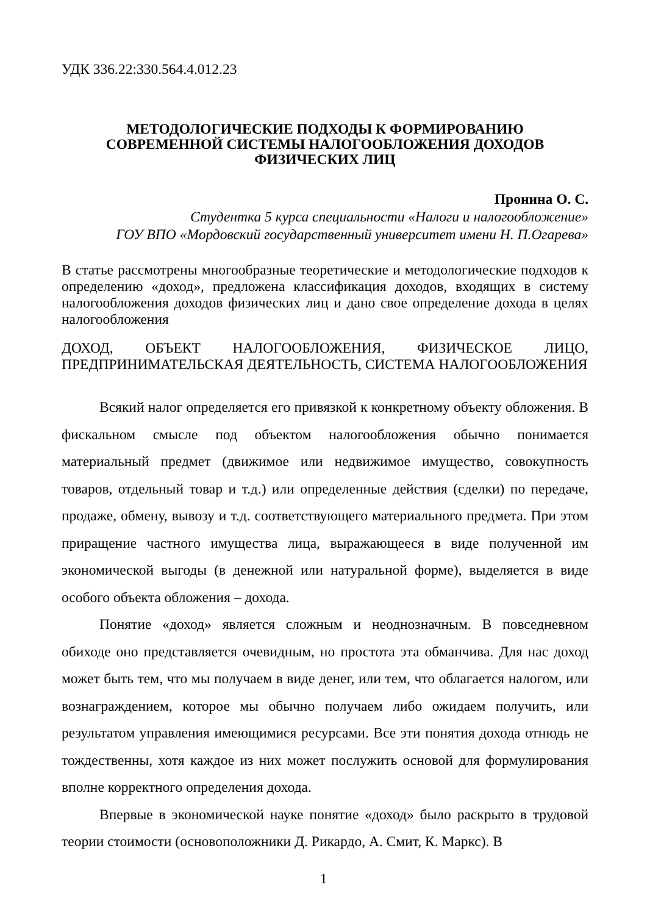УДК 336.22:330.564.4.012.23
МЕТОДОЛОГИЧЕСКИЕ ПОДХОДЫ К ФОРМИРОВАНИЮ
СОВРЕМЕННОЙ СИСТЕМЫ НАЛОГООБЛОЖЕНИЯ ДОХОДОВ
ФИЗИЧЕСКИХ ЛИЦ
Пронина О. С.
Студентка 5 курса специальности «Налоги и налогообложение»
ГОУ ВПО «Мордовский государственный университет имени Н. П.Огарева»
В статье рассмотрены многообразные теоретические и методологические подходов к определению «доход», предложена классификация доходов, входящих в систему налогообложения доходов физических лиц и дано свое определение дохода в целях налогообложения
ДОХОД, ОБЪЕКТ НАЛОГООБЛОЖЕНИЯ, ФИЗИЧЕСКОЕ ЛИЦО, ПРЕДПРИНИМАТЕЛЬСКАЯ ДЕЯТЕЛЬНОСТЬ, СИСТЕМА НАЛОГООБЛОЖЕНИЯ
Всякий налог определяется его привязкой к конкретному объекту обложения. В фискальном смысле под объектом налогообложения обычно понимается материальный предмет (движимое или недвижимое имущество, совокупность товаров, отдельный товар и т.д.) или определенные действия (сделки) по передаче, продаже, обмену, вывозу и т.д. соответствующего материального предмета. При этом приращение частного имущества лица, выражающееся в виде полученной им экономической выгоды (в денежной или натуральной форме), выделяется в виде особого объекта обложения – дохода.
Понятие «доход» является сложным и неоднозначным. В повседневном обиходе оно представляется очевидным, но простота эта обманчива. Для нас доход может быть тем, что мы получаем в виде денег, или тем, что облагается налогом, или вознаграждением, которое мы обычно получаем либо ожидаем получить, или результатом управления имеющимися ресурсами. Все эти понятия дохода отнюдь не тождественны, хотя каждое из них может послужить основой для формулирования вполне корректного определения дохода.
Впервые в экономической науке понятие «доход» было раскрыто в трудовой теории стоимости (основоположники Д. Рикардо, А. Смит, К. Маркс). В
1